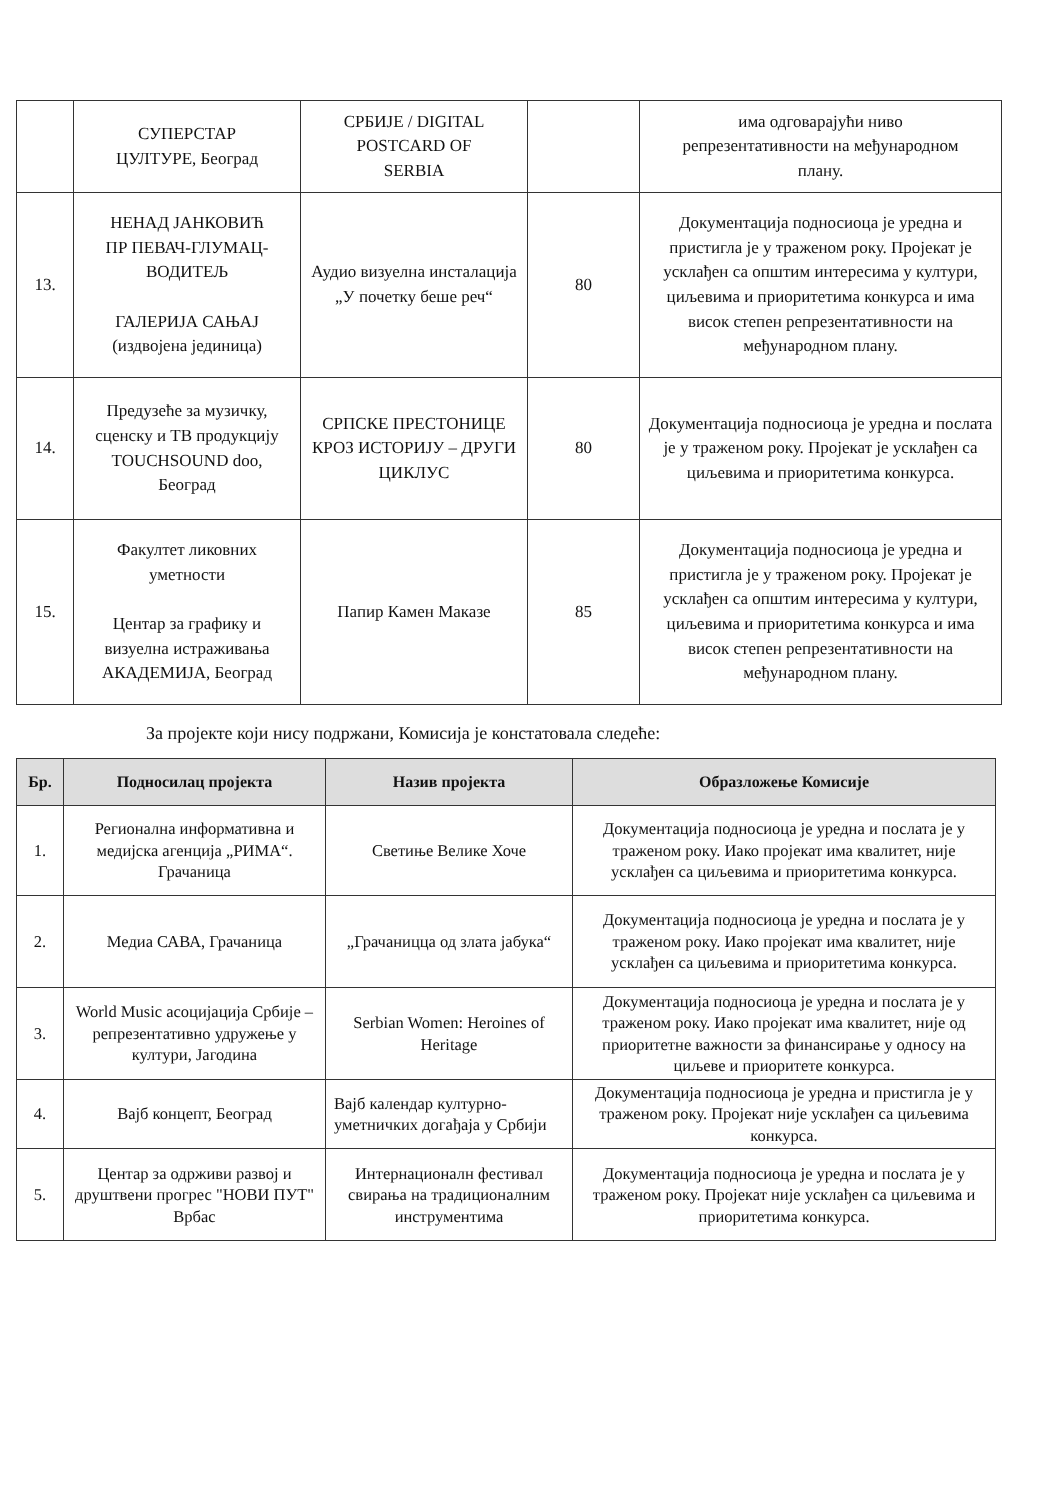| | СУПЕРСТАР ЦУЛТУРЕ, Београд | СРБИЈЕ / DIGITAL POSTCARD OF SERBIA | | има одговарајући ниво репрезентативности на међународном плану. |
| 13. | НЕНАД ЈАНКОВИЋ ПР ПЕВАЧ-ГЛУМАЦ- ВОДИТЕЉ ГАЛЕРИЈА САЊАЈ (издвојена јединица) | Аудио визуелна инсталација „У почетку беше реч“ | 80 | Документација подносиоца је уредна и пристигла је у траженом року. Пројекат је усклађен са општим интересима у култури, циљевима и приоритетима конкурса и има висок степен репрезентативности на међународном плану. |
| 14. | Предузеће за музичку, сценску и ТВ продукцију TOUCHSOUND doo, Београд | СРПСКЕ ПРЕСТОНИЦЕ КРОЗ ИСТОРИЈУ – ДРУГИ ЦИКЛУС | 80 | Документација подносиоца је уредна и послата је у траженом року. Пројекат је усклађен са циљевима и приоритетима конкурса. |
| 15. | Факултет ликовних уметности Центар за графику и визуелна истраживања АКАДЕМИЈА, Београд | Папир Камен Маказе | 85 | Документација подносиоца је уредна и пристигла је у траженом року. Пројекат је усклађен са општим интересима у култури, циљевима и приоритетима конкурса и има висок степен репрезентативности на међународном плану. |
За пројекте који нису подржани, Комисија је констатовала следеће:
| Бр. | Подносилац пројекта | Назив пројекта | Образложење Комисије |
| --- | --- | --- | --- |
| 1. | Регионална информативна и медијска агенција „РИМА“. Грачаница | Светиње Велике Хоче | Документација подносиоца је уредна и послата је у траженом року. Иако пројекат има квалитет, није усклађен са циљевима и приоритетима конкурса. |
| 2. | Медиа САВА, Грачаница | „Грачаницца од злата јабука“ | Документација подносиоца је уредна и послата је у траженом року. Иако пројекат има квалитет, није усклађен са циљевима и приоритетима конкурса. |
| 3. | World Music асоцијација Србије – репрезентативно удружење у култури, Јагодина | Serbian Women: Heroines of Heritage | Документација подносиоца је уредна и послата је у траженом року. Иако пројекат има квалитет, није од приоритетне важности за финансирање у односу на циљеве и приоритете конкурса. |
| 4. | Вајб концепт, Београд | Вајб календар културно-уметничких догађаја у Србији | Документација подносиоца је уредна и пристигла је у траженом року. Пројекат није усклађен са циљевима конкурса. |
| 5. | Центар за одрживи развој и друштвени прогрес "НОВИ ПУТ" Врбас | Интернационалн фестивал свирања на традиционалним инструментима | Документација подносиоца је уредна и послата је у траженом року. Пројекат није усклађен са циљевима и приоритетима конкурса. |